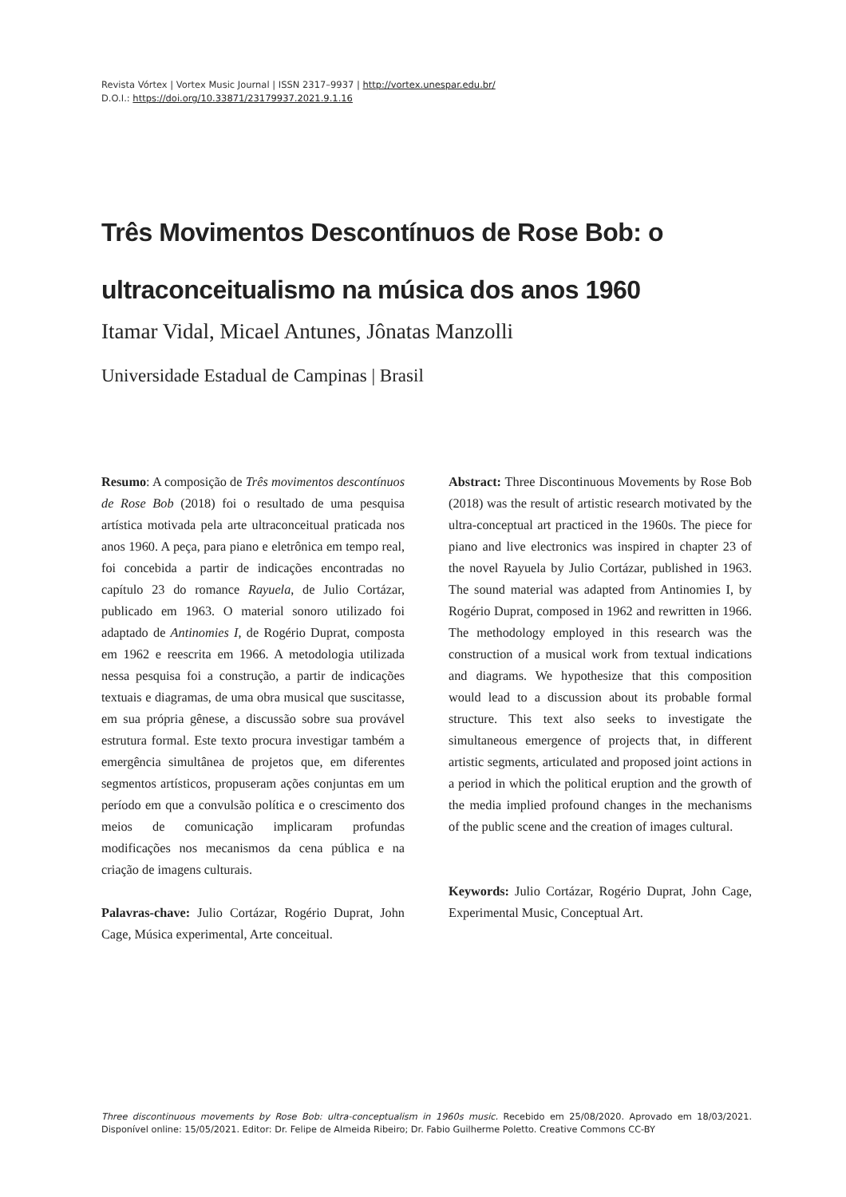Revista Vórtex | Vortex Music Journal | ISSN 2317–9937 | http://vortex.unespar.edu.br/
D.O.I.: https://doi.org/10.33871/23179937.2021.9.1.16
Três Movimentos Descontínuos de Rose Bob: o ultraconceitualismo na música dos anos 1960
Itamar Vidal, Micael Antunes, Jônatas Manzolli
Universidade Estadual de Campinas | Brasil
Resumo: A composição de Três movimentos descontínuos de Rose Bob (2018) foi o resultado de uma pesquisa artística motivada pela arte ultraconceitual praticada nos anos 1960. A peça, para piano e eletrônica em tempo real, foi concebida a partir de indicações encontradas no capítulo 23 do romance Rayuela, de Julio Cortázar, publicado em 1963. O material sonoro utilizado foi adaptado de Antinomies I, de Rogério Duprat, composta em 1962 e reescrita em 1966. A metodologia utilizada nessa pesquisa foi a construção, a partir de indicações textuais e diagramas, de uma obra musical que suscitasse, em sua própria gênese, a discussão sobre sua provável estrutura formal. Este texto procura investigar também a emergência simultânea de projetos que, em diferentes segmentos artísticos, propuseram ações conjuntas em um período em que a convulsão política e o crescimento dos meios de comunicação implicaram profundas modificações nos mecanismos da cena pública e na criação de imagens culturais.
Palavras-chave: Julio Cortázar, Rogério Duprat, John Cage, Música experimental, Arte conceitual.
Abstract: Three Discontinuous Movements by Rose Bob (2018) was the result of artistic research motivated by the ultra-conceptual art practiced in the 1960s. The piece for piano and live electronics was inspired in chapter 23 of the novel Rayuela by Julio Cortázar, published in 1963. The sound material was adapted from Antinomies I, by Rogério Duprat, composed in 1962 and rewritten in 1966. The methodology employed in this research was the construction of a musical work from textual indications and diagrams. We hypothesize that this composition would lead to a discussion about its probable formal structure. This text also seeks to investigate the simultaneous emergence of projects that, in different artistic segments, articulated and proposed joint actions in a period in which the political eruption and the growth of the media implied profound changes in the mechanisms of the public scene and the creation of images cultural.
Keywords: Julio Cortázar, Rogério Duprat, John Cage, Experimental Music, Conceptual Art.
Three discontinuous movements by Rose Bob: ultra-conceptualism in 1960s music. Recebido em 25/08/2020. Aprovado em 18/03/2021. Disponível online: 15/05/2021. Editor: Dr. Felipe de Almeida Ribeiro; Dr. Fabio Guilherme Poletto. Creative Commons CC-BY